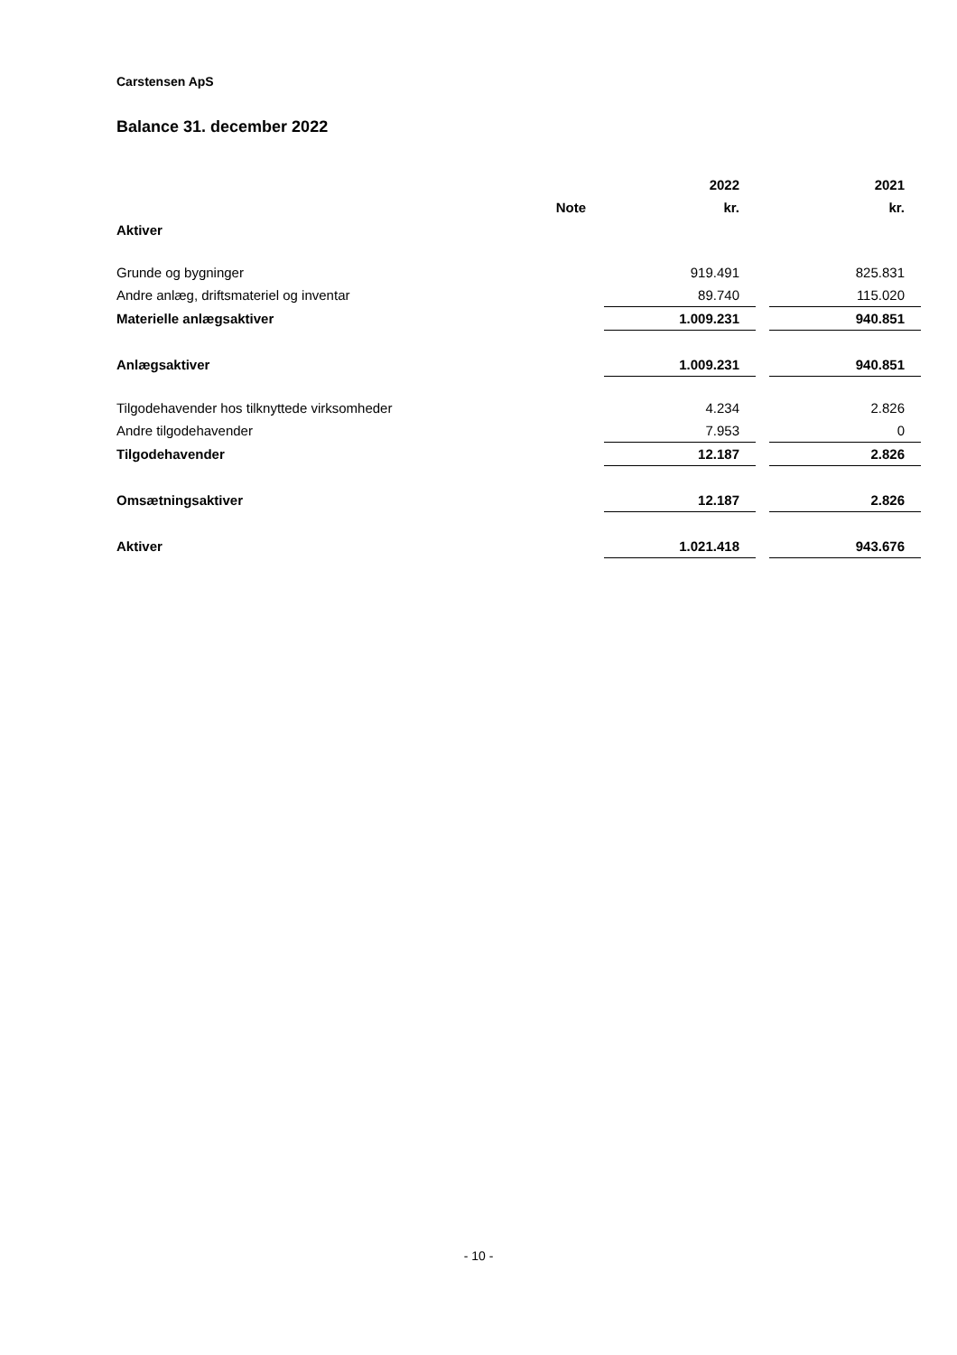Carstensen ApS
Balance 31. december 2022
| | | 2022 | | 2021 |
| --- | --- | --- | --- | --- |
| | Note | kr. | | kr. |
| Aktiver | | | | |
| Grunde og bygninger | | 919.491 | | 825.831 |
| Andre anlæg, driftsmateriel og inventar | | 89.740 | | 115.020 |
| Materielle anlægsaktiver | | 1.009.231 | | 940.851 |
| Anlægsaktiver | | 1.009.231 | | 940.851 |
| Tilgodehavender hos tilknyttede virksomheder | | 4.234 | | 2.826 |
| Andre tilgodehavender | | 7.953 | | 0 |
| Tilgodehavender | | 12.187 | | 2.826 |
| Omsætningsaktiver | | 12.187 | | 2.826 |
| Aktiver | | 1.021.418 | | 943.676 |
- 10 -